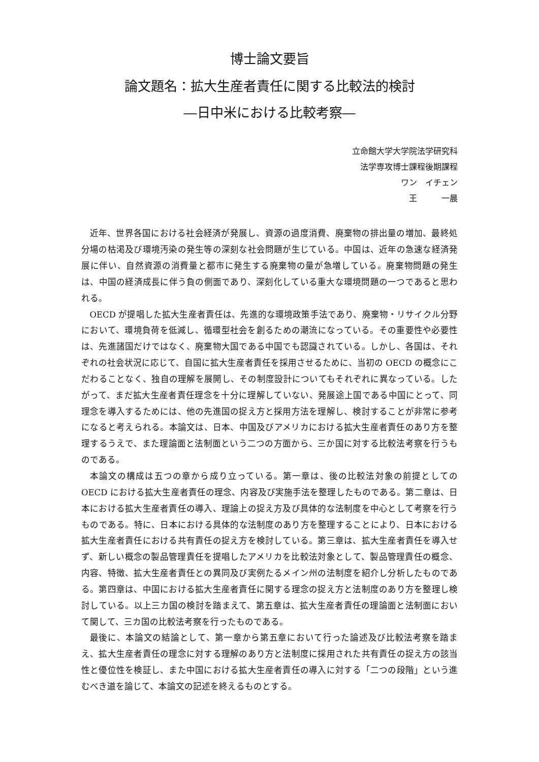博士論文要旨
論文題名：拡大生産者責任に関する比較法的検討
―日中米における比較考察―
立命館大学大学院法学研究科
法学専攻博士課程後期課程
ワン　イチェン
王　　　一晨　
近年、世界各国における社会経済が発展し、資源の過度消費、廃棄物の排出量の増加、最終処分場の枯渇及び環境汚染の発生等の深刻な社会問題が生じている。中国は、近年の急速な経済発展に伴い、自然資源の消費量と都市に発生する廃棄物の量が急増している。廃棄物問題の発生は、中国の経済成長に伴う負の側面であり、深刻化している重大な環境問題の一つであると思われる。
OECD が提唱した拡大生産者責任は、先進的な環境政策手法であり、廃棄物・リサイクル分野において、環境負荷を低減し、循環型社会を創るための潮流になっている。その重要性や必要性は、先進諸国だけではなく、廃棄物大国である中国でも認識されている。しかし、各国は、それぞれの社会状況に応じて、自国に拡大生産者責任を採用させるために、当初の OECD の概念にこだわることなく、独自の理解を展開し、その制度設計についてもそれぞれに異なっている。したがって、まだ拡大生産者責任理念を十分に理解していない、発展途上国である中国にとって、同理念を導入するためには、他の先進国の捉え方と採用方法を理解し、検討することが非常に参考になると考えられる。本論文は、日本、中国及びアメリカにおける拡大生産者責任のあり方を整理するうえで、また理論面と法制面という二つの方面から、三か国に対する比較法考察を行うものである。
本論文の構成は五つの章から成り立っている。第一章は、後の比較法対象の前提としての OECD における拡大生産者責任の理念、内容及び実施手法を整理したものである。第二章は、日本における拡大生産者責任の導入、理論上の捉え方及び具体的な法制度を中心として考察を行うものである。特に、日本における具体的な法制度のあり方を整理することにより、日本における拡大生産者責任における共有責任の捉え方を検討している。第三章は、拡大生産者責任を導入せず、新しい概念の製品管理責任を提唱したアメリカを比較法対象として、製品管理責任の概念、内容、特徴、拡大生産者責任との異同及び実例たるメイン州の法制度を紹介し分析したものである。第四章は、中国における拡大生産者責任に関する理念の捉え方と法制度のあり方を整理し検討している。以上三カ国の検討を踏まえて、第五章は、拡大生産者責任の理論面と法制面において関して、三カ国の比較法考察を行ったものである。
最後に、本論文の結論として、第一章から第五章において行った論述及び比較法考察を踏まえ、拡大生産者責任の理念に対する理解のあり方と法制度に採用された共有責任の捉え方の該当性と優位性を検証し、また中国における拡大生産者責任の導入に対する「二つの段階」という進むべき道を論じて、本論文の記述を終えるものとする。